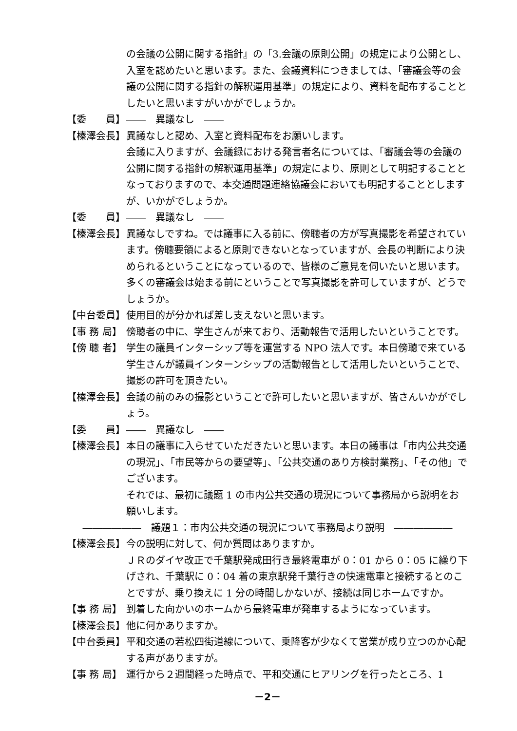の会議の公開に関する指針』の「3.会議の原則公開」の規定により公開とし、入室を認めたいと思います。また、会議資料につきましては、「審議会等の会議の公開に関する指針の解釈運用基準」の規定により、資料を配布することとしたいと思いますがいかがでしょうか。
【委　　員】 ――　異議なし　――
【榛澤会長】 異議なしと認め、入室と資料配布をお願いします。
会議に入りますが、会議録における発言者名については、「審議会等の会議の公開に関する指針の解釈運用基準」の規定により、原則として明記することとなっておりますので、本交通問題連絡協議会においても明記することとしますが、いかがでしょうか。
【委　　員】 ――　異議なし　――
【榛澤会長】 異議なしですね。では議事に入る前に、傍聴者の方が写真撮影を希望されています。傍聴要領によると原則できないとなっていますが、会長の判断により決められるということになっているので、皆様のご意見を伺いたいと思います。多くの審議会は始まる前にということで写真撮影を許可していますが、どうでしょうか。
【中台委員】 使用目的が分かれば差し支えないと思います。
【事 務 局】 傍聴者の中に、学生さんが来ており、活動報告で活用したいということです。
【傍 聴 者】 学生の議員インターシップ等を運営する NPO 法人です。本日傍聴で来ている学生さんが議員インターンシップの活動報告として活用したいということで、撮影の許可を頂きたい。
【榛澤会長】 会議の前のみの撮影ということで許可したいと思いますが、皆さんいかがでしょう。
【委　　員】 ――　異議なし　――
【榛澤会長】 本日の議事に入らせていただきたいと思います。本日の議事は「市内公共交通の現況」、「市民等からの要望等」、「公共交通のあり方検討業務」、「その他」でございます。
それでは、最初に議題 1 の市内公共交通の現況について事務局から説明をお願いします。
――――――　議題１：市内公共交通の現況について事務局より説明　――――――
【榛澤会長】 今の説明に対して、何か質問はありますか。
ＪＲのダイヤ改正で千葉駅発成田行き最終電車が 0：01 から 0：05 に繰り下げされ、千葉駅に 0：04 着の東京駅発千葉行きの快速電車と接続するとのことですが、乗り換えに 1 分の時間しかないが、接続は同じホームですか。
【事 務 局】 到着した向かいのホームから最終電車が発車するようになっています。
【榛澤会長】 他に何かありますか。
【中台委員】 平和交通の若松四街道線について、乗降客が少なくて営業が成り立つのか心配する声がありますが。
【事 務 局】 運行から２週間経った時点で、平和交通にヒアリングを行ったところ、1
－2－